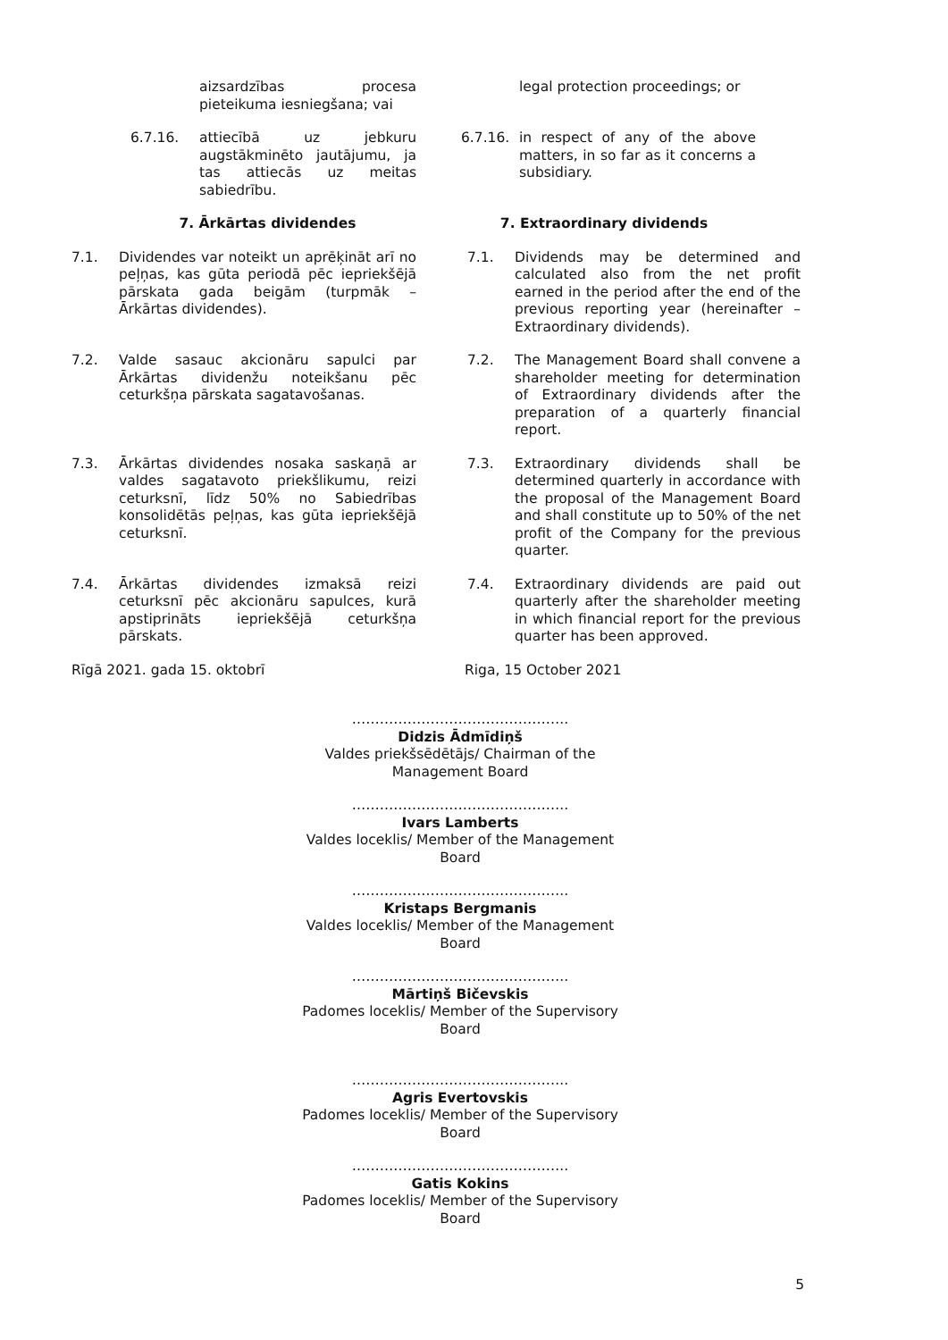aizsardzības procesa pieteikuma iesniegšana; vai
legal protection proceedings; or
6.7.16. attiecībā uz jebkuru augstākminēto jautājumu, ja tas attiecās uz meitas sabiedrību.
6.7.16. in respect of any of the above matters, in so far as it concerns a subsidiary.
7. Ārkārtas dividendes 7. Extraordinary dividends
7.1. Dividendes var noteikt un aprēķināt arī no peļņas, kas gūta periodā pēc iepriekšējā pārskata gada beigām (turpmāk – Ārkārtas dividendes).
7.1. Dividends may be determined and calculated also from the net profit earned in the period after the end of the previous reporting year (hereinafter – Extraordinary dividends).
7.2. Valde sasauc akcionāru sapulci par Ārkārtas dividenžu noteikšanu pēc ceturkšņa pārskata sagatavošanas.
7.2. The Management Board shall convene a shareholder meeting for determination of Extraordinary dividends after the preparation of a quarterly financial report.
7.3. Ārkārtas dividendes nosaka saskaņā ar valdes sagatavoto priekšlikumu, reizi ceturksnī, līdz 50% no Sabiedrības konsolidētās peļņas, kas gūta iepriekšējā ceturksnī.
7.3. Extraordinary dividends shall be determined quarterly in accordance with the proposal of the Management Board and shall constitute up to 50% of the net profit of the Company for the previous quarter.
7.4. Ārkārtas dividendes izmaksā reizi ceturksnī pēc akcionāru sapulces, kurā apstiprināts iepriekšējā ceturkšņa pārskats.
7.4. Extraordinary dividends are paid out quarterly after the shareholder meeting in which financial report for the previous quarter has been approved.
Rīgā 2021. gada 15. oktobrī Riga, 15 October 2021
………………………………………..
Didzis Ādmīdiņš
Valdes priekšsēdētājs/ Chairman of the Management Board
………………………………………..
Ivars Lamberts
Valdes loceklis/ Member of the Management Board
………………………………………..
Kristaps Bergmanis
Valdes loceklis/ Member of the Management Board
………………………………………..
Mārtiņš Bičevskis
Padomes loceklis/ Member of the Supervisory Board
………………………………………..
Agris Evertovskis
Padomes loceklis/ Member of the Supervisory Board
………………………………………..
Gatis Kokins
Padomes loceklis/ Member of the Supervisory Board
5